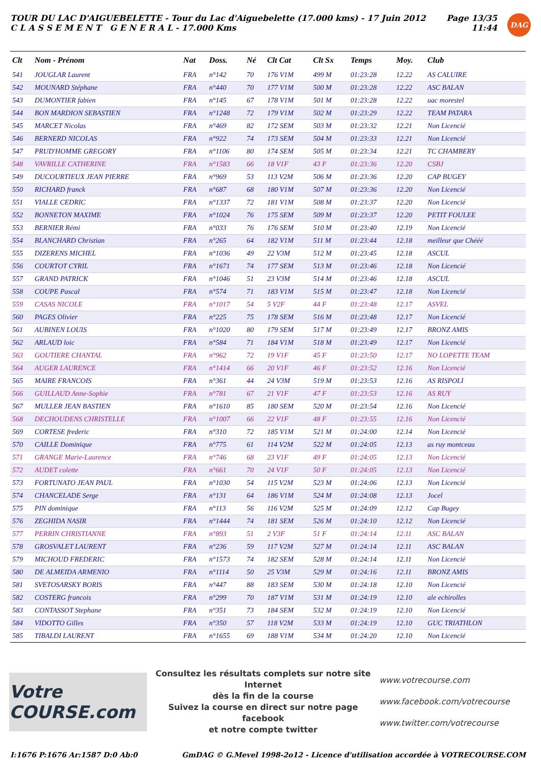TOUR DU LAC D'AIGUEBELETTE - Tour du Lac d'Aiguebelette (17.000 kms) - 17 Juin 2012
C L A S S E M E N T G E N E R A L - 17.000 Kms
Page 13/35
11:44
DAG
| Clt | Nom - Prénom | Nat | Doss. | Né | Clt Cat | Clt Sx | Temps | Moy. | Club |
| --- | --- | --- | --- | --- | --- | --- | --- | --- | --- |
| 541 | JOUGLAR Laurent | FRA | n°142 | 70 | 176 V1M | 499 M | 01:23:28 | 12.22 | AS CALUIRE |
| 542 | MOUNARD Stéphane | FRA | n°440 | 70 | 177 V1M | 500 M | 01:23:28 | 12.22 | ASC BALAN |
| 543 | DUMONTIER fabien | FRA | n°145 | 67 | 178 V1M | 501 M | 01:23:28 | 12.22 | uac morestel |
| 544 | BON MARDION SEBASTIEN | FRA | n°1248 | 72 | 179 V1M | 502 M | 01:23:29 | 12.22 | TEAM PATARA |
| 545 | MARCET Nicolas | FRA | n°469 | 82 | 172 SEM | 503 M | 01:23:32 | 12.21 | Non Licencié |
| 546 | BERNERD NICOLAS | FRA | n°922 | 74 | 173 SEM | 504 M | 01:23:33 | 12.21 | Non Licencié |
| 547 | PRUD'HOMME GREGORY | FRA | n°1106 | 80 | 174 SEM | 505 M | 01:23:34 | 12.21 | TC CHAMBERY |
| 548 | VAVRILLE CATHERINE | FRA | n°1583 | 66 | 18 V1F | 43 F | 01:23:36 | 12.20 | CSBJ |
| 549 | DUCOURTIEUX JEAN PIERRE | FRA | n°969 | 53 | 113 V2M | 506 M | 01:23:36 | 12.20 | CAP BUGEY |
| 550 | RICHARD franck | FRA | n°687 | 68 | 180 V1M | 507 M | 01:23:36 | 12.20 | Non Licencié |
| 551 | VIALLE CEDRIC | FRA | n°1337 | 72 | 181 V1M | 508 M | 01:23:37 | 12.20 | Non Licencié |
| 552 | BONNETON MAXIME | FRA | n°1024 | 76 | 175 SEM | 509 M | 01:23:37 | 12.20 | PETIT FOULEE |
| 553 | BERNIER Rémi | FRA | n°033 | 76 | 176 SEM | 510 M | 01:23:40 | 12.19 | Non Licencié |
| 554 | BLANCHARD Christian | FRA | n°265 | 64 | 182 V1M | 511 M | 01:23:44 | 12.18 | meilleur que Chééé |
| 555 | DIZERENS MICHEL | FRA | n°1036 | 49 | 22 V3M | 512 M | 01:23:45 | 12.18 | ASCUL |
| 556 | COURTOT CYRIL | FRA | n°1671 | 74 | 177 SEM | 513 M | 01:23:46 | 12.18 | Non Licencié |
| 557 | GRAND PATRICK | FRA | n°1046 | 51 | 23 V3M | 514 M | 01:23:46 | 12.18 | ASCUL |
| 558 | COUPE Pascal | FRA | n°574 | 71 | 183 V1M | 515 M | 01:23:47 | 12.18 | Non Licencié |
| 559 | CASAS NICOLE | FRA | n°1017 | 54 | 5 V2F | 44 F | 01:23:48 | 12.17 | ASVEL |
| 560 | PAGES Olivier | FRA | n°225 | 75 | 178 SEM | 516 M | 01:23:48 | 12.17 | Non Licencié |
| 561 | AUBINEN LOUIS | FRA | n°1020 | 80 | 179 SEM | 517 M | 01:23:49 | 12.17 | BRONZ AMIS |
| 562 | ARLAUD loic | FRA | n°584 | 71 | 184 V1M | 518 M | 01:23:49 | 12.17 | Non Licencié |
| 563 | GOUTIERE CHANTAL | FRA | n°962 | 72 | 19 V1F | 45 F | 01:23:50 | 12.17 | NO LOPETTE TEAM |
| 564 | AUGER LAURENCE | FRA | n°1414 | 66 | 20 V1F | 46 F | 01:23:52 | 12.16 | Non Licencié |
| 565 | MAIRE FRANCOIS | FRA | n°361 | 44 | 24 V3M | 519 M | 01:23:53 | 12.16 | AS RISPOLI |
| 566 | GUILLAUD Anne-Sophie | FRA | n°781 | 67 | 21 V1F | 47 F | 01:23:53 | 12.16 | AS RUY |
| 567 | MULLER JEAN BASTIEN | FRA | n°1610 | 85 | 180 SEM | 520 M | 01:23:54 | 12.16 | Non Licencié |
| 568 | DECHOUDENS CHRISTELLE | FRA | n°1007 | 66 | 22 V1F | 48 F | 01:23:55 | 12.16 | Non Licencié |
| 569 | CORTESE frederic | FRA | n°310 | 72 | 185 V1M | 521 M | 01:24:00 | 12.14 | Non Licencié |
| 570 | CAILLE Dominique | FRA | n°775 | 61 | 114 V2M | 522 M | 01:24:05 | 12.13 | as ruy montceau |
| 571 | GRANGE Marie-Laurence | FRA | n°746 | 68 | 23 V1F | 49 F | 01:24:05 | 12.13 | Non Licencié |
| 572 | AUDET colette | FRA | n°661 | 70 | 24 V1F | 50 F | 01:24:05 | 12.13 | Non Licencié |
| 573 | FORTUNATO JEAN PAUL | FRA | n°1030 | 54 | 115 V2M | 523 M | 01:24:06 | 12.13 | Non Licencié |
| 574 | CHANCELADE Serge | FRA | n°131 | 64 | 186 V1M | 524 M | 01:24:08 | 12.13 | Jocel |
| 575 | PIN dominique | FRA | n°113 | 56 | 116 V2M | 525 M | 01:24:09 | 12.12 | Cap Bugey |
| 576 | ZEGHIDA NASIR | FRA | n°1444 | 74 | 181 SEM | 526 M | 01:24:10 | 12.12 | Non Licencié |
| 577 | PERRIN CHRISTIANNE | FRA | n°893 | 51 | 2 V3F | 51 F | 01:24:14 | 12.11 | ASC BALAN |
| 578 | GROSVALET LAURENT | FRA | n°236 | 59 | 117 V2M | 527 M | 01:24:14 | 12.11 | ASC BALAN |
| 579 | MICHOUD FREDERIC | FRA | n°1573 | 74 | 182 SEM | 528 M | 01:24:14 | 12.11 | Non Licencié |
| 580 | DE ALMEIDA ARMENIO | FRA | n°1114 | 50 | 25 V3M | 529 M | 01:24:16 | 12.11 | BRONZ AMIS |
| 581 | SVETOSARSKY BORIS | FRA | n°447 | 88 | 183 SEM | 530 M | 01:24:18 | 12.10 | Non Licencié |
| 582 | COSTERG francois | FRA | n°299 | 70 | 187 V1M | 531 M | 01:24:19 | 12.10 | ale echirolles |
| 583 | CONTASSOT Stephane | FRA | n°351 | 73 | 184 SEM | 532 M | 01:24:19 | 12.10 | Non Licencié |
| 584 | VIDOTTO Gilles | FRA | n°350 | 57 | 118 V2M | 533 M | 01:24:19 | 12.10 | GUC TRIATHLON |
| 585 | TIBALDI LAURENT | FRA | n°1655 | 69 | 188 V1M | 534 M | 01:24:20 | 12.10 | Non Licencié |
Votre COURSE.com
Consultez les résultats complets sur notre site Internet
dès la fin de la course
Suivez la course en direct sur notre page facebook
et notre compte twitter
www.votrecourse.com
www.facebook.com/votrecourse
www.twitter.com/votrecourse
I:1676 P:1676 Ar:1587 D:0 Ab:0 GmDAG © G.Mevel 1998-2o12 - Licence d'utilisation accordée à VOTRECOURSE.COM